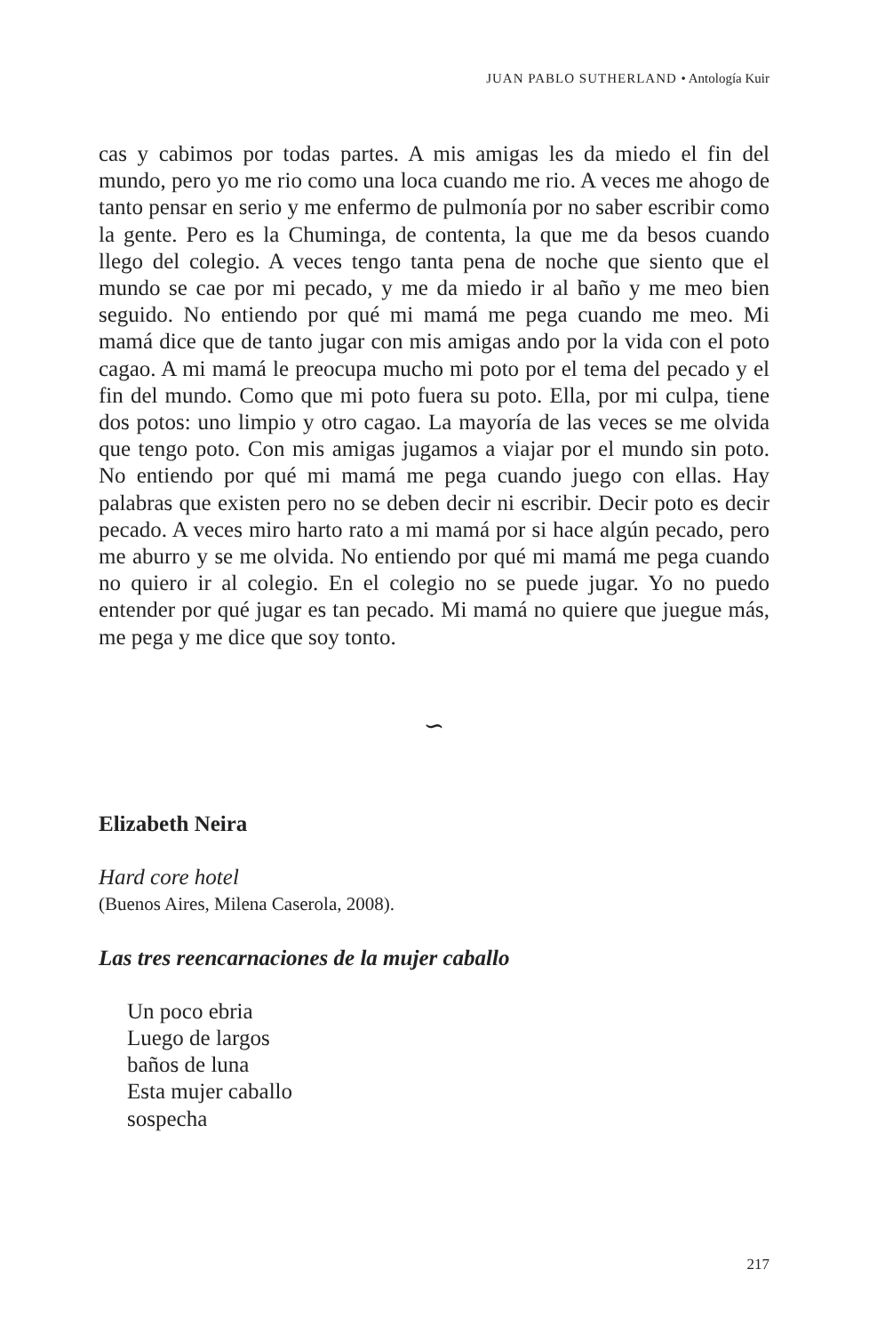JUAN PABLO SUTHERLAND • Antología Kuir
cas y cabimos por todas partes. A mis amigas les da miedo el fin del mundo, pero yo me rio como una loca cuando me rio. A veces me ahogo de tanto pensar en serio y me enfermo de pulmonía por no saber escribir como la gente. Pero es la Chuminga, de contenta, la que me da besos cuando llego del colegio. A veces tengo tanta pena de noche que siento que el mundo se cae por mi pecado, y me da miedo ir al baño y me meo bien seguido. No entiendo por qué mi mamá me pega cuando me meo. Mi mamá dice que de tanto jugar con mis amigas ando por la vida con el poto cagao. A mi mamá le preocupa mucho mi poto por el tema del pecado y el fin del mundo. Como que mi poto fuera su poto. Ella, por mi culpa, tiene dos potos: uno limpio y otro cagao. La mayoría de las veces se me olvida que tengo poto. Con mis amigas jugamos a viajar por el mundo sin poto. No entiendo por qué mi mamá me pega cuando juego con ellas. Hay palabras que existen pero no se deben decir ni escribir. Decir poto es decir pecado. A veces miro harto rato a mi mamá por si hace algún pecado, pero me aburro y se me olvida. No entiendo por qué mi mamá me pega cuando no quiero ir al colegio. En el colegio no se puede jugar. Yo no puedo entender por qué jugar es tan pecado. Mi mamá no quiere que juegue más, me pega y me dice que soy tonto.
∽
Elizabeth Neira
Hard core hotel
(Buenos Aires, Milena Caserola, 2008).
Las tres reencarnaciones de la mujer caballo
Un poco ebria
Luego de largos
baños de luna
Esta mujer caballo
sospecha
217